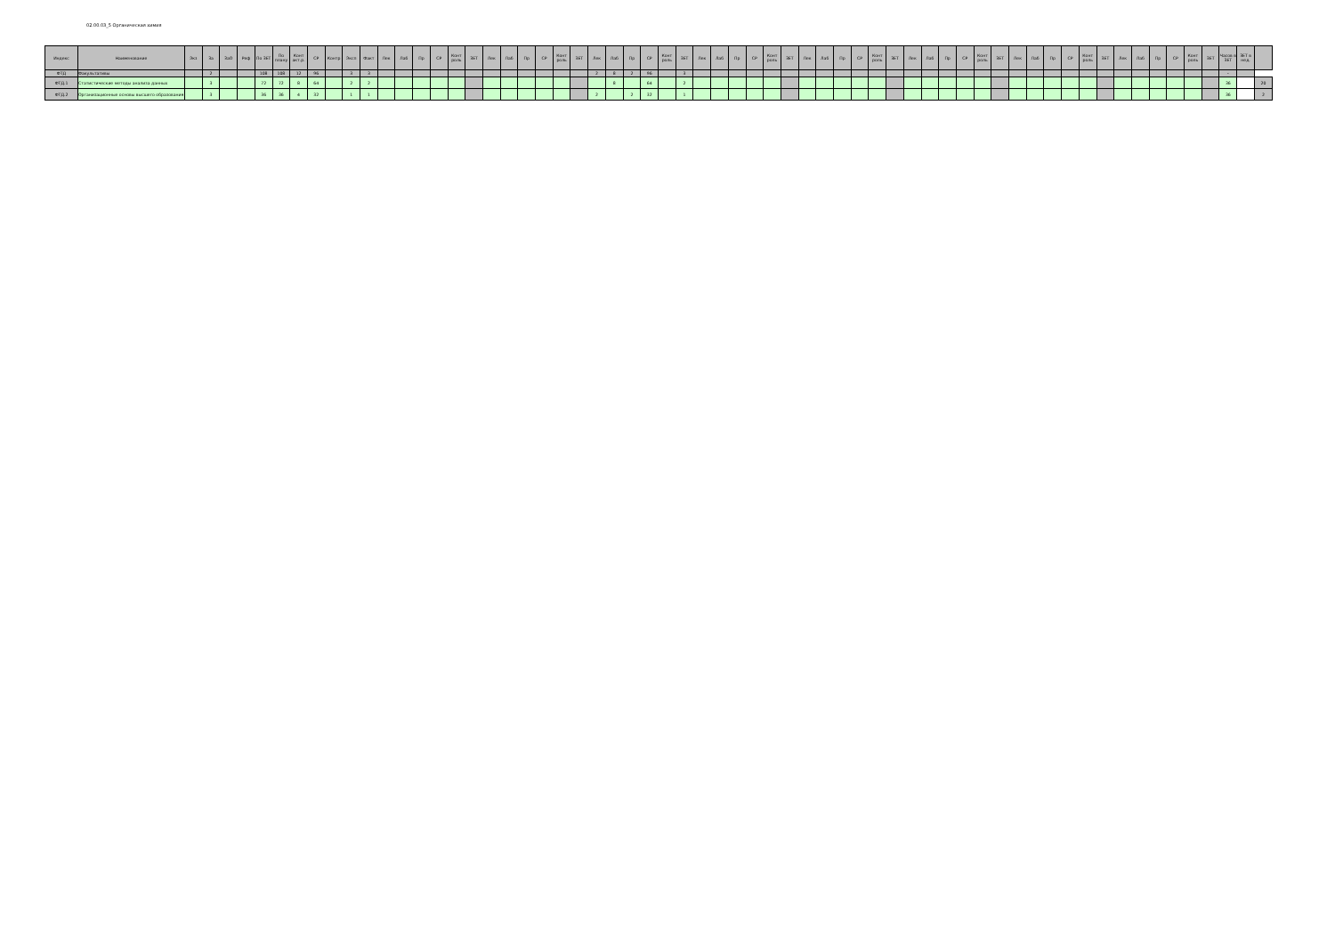02.00.03_5 Органическая химия
| Индекс | Наименование | Экз | За | ЗаО | Реф | По ЗЕТ | По плану | Конт акт.р. | СР | Контр | Эксп | Факт | Лек | Лаб | Пр | СР | Конт роль | ЗЕТ | Лек | Лаб | Пр | СР | Конт роль | ЗЕТ | Лек | Лаб | Пр | СР | Конт роль | ЗЕТ | Лек | Лаб | Пр | СР | Конт роль | ЗЕТ | Лек | Лаб | Пр | СР | Конт роль | ЗЕТ | Лек | Лаб | Пр | СР | Конт роль | ЗЕТ | Лек | Лаб | Пр | СР | Конт роль | ЗЕТ | Лек | Лаб | Пр | СР | Конт роль | ЗЕТ | Часов в ЗЕТ | ЗЕТ в нед. | |
| --- | --- | --- | --- | --- | --- | --- | --- | --- | --- | --- | --- | --- | --- | --- | --- | --- | --- | --- | --- | --- | --- | --- | --- | --- | --- | --- | --- | --- | --- | --- | --- | --- | --- | --- | --- | --- | --- | --- | --- | --- | --- | --- | --- | --- | --- | --- | --- | --- | --- | --- | --- | --- | --- | --- | --- | --- | --- | --- | --- | --- | --- | --- | --- |
| ФТД | Факультативы | | 2 | | | 108 | 108 | 12 | 96 | | 3 | 3 | | | | | | | | | | | | | 2 | 8 | 2 | 96 | | 3 | | | | | | | | | | | | | | | | | | | | | | | | | | | | | | | - | | |
| ФТД.1 | Статистические методы анализа данных | | 3 | | | 72 | 72 | 8 | 64 | | 2 | 2 | | | | | | | | | | | | | | 8 | | 64 | | 2 | | | | | | | | | | | | | | | | | | | | | | | | | | | | | | | 36 | | 20 |
| ФТД.2 | Организационные основы высшего образования | | 3 | | | 36 | 36 | 4 | 32 | | 1 | 1 | | | | | | | | | | | | | 2 | | 2 | 32 | | 1 | | | | | | | | | | | | | | | | | | | | | | | | | | | | | | | 36 | | 2 |